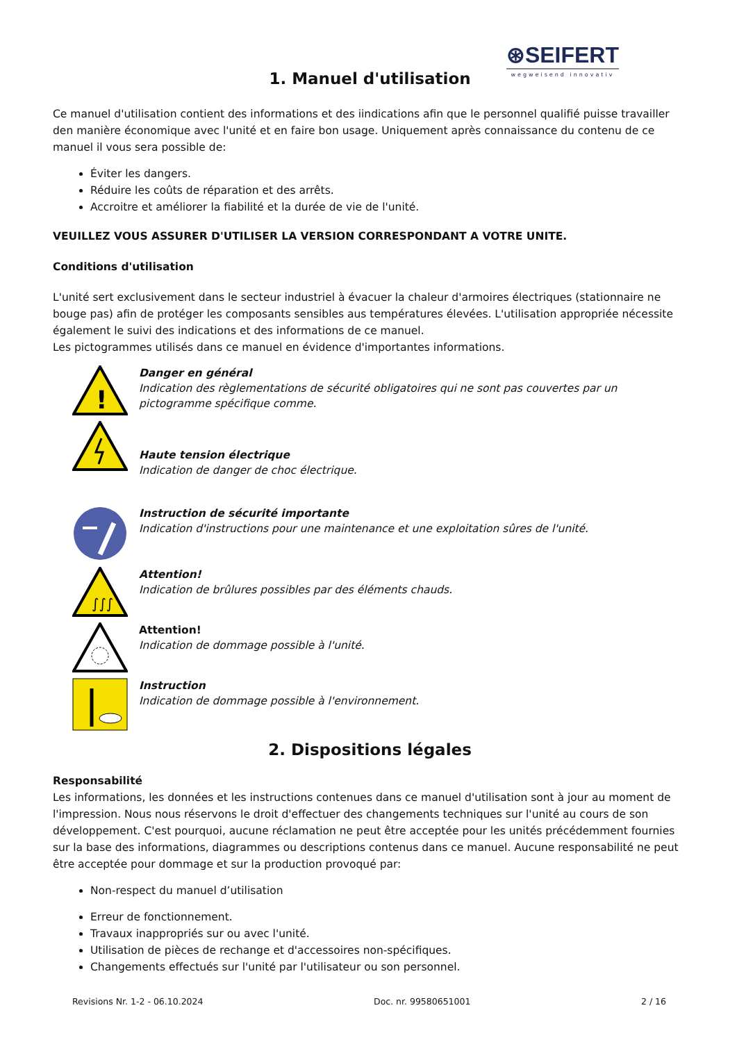⊛SEIFERT
wegweisend innovativ
1. Manuel d'utilisation
Ce manuel d'utilisation contient des informations et des iindications afin que le personnel qualifié puisse travailler den manière économique avec l'unité et en faire bon usage. Uniquement après connaissance du contenu de ce manuel il vous sera possible de:
Éviter les dangers.
Réduire les coûts de réparation et des arrêts.
Accroitre et améliorer la fiabilité et la durée de vie de l'unité.
VEUILLEZ VOUS ASSURER D'UTILISER LA VERSION CORRESPONDANT A VOTRE UNITE.
Conditions d'utilisation
L'unité sert exclusivement dans le secteur industriel à évacuer la chaleur d'armoires électriques (stationnaire ne bouge pas) afin de protéger les composants sensibles aus températures élevées. L'utilisation appropriée nécessite également le suivi des indications et des informations de ce manuel.
Les pictogrammes utilisés dans ce manuel en évidence d'importantes informations.
!
Danger en général
Indication des règlementations de sécurité obligatoires qui ne sont pas couvertes par un pictogramme spécifique comme.
Haute tension électrique
Indication de danger de choc électrique.
Instruction de sécurité importante
Indication d'instructions pour une maintenance et une exploitation sûres de l'unité.
∫∫∫
Attention!
Indication de brûlures possibles par des éléments chauds.
Attention!
Indication de dommage possible à l'unité.
Instruction
Indication de dommage possible à l'environnement.
2. Dispositions légales
Responsabilité
Les informations, les données et les instructions contenues dans ce manuel d'utilisation sont à jour au moment de l'impression. Nous nous réservons le droit d'effectuer des changements techniques sur l'unité au cours de son développement. C'est pourquoi, aucune réclamation ne peut être acceptée pour les unités précédemment fournies sur la base des informations, diagrammes ou descriptions contenus dans ce manuel. Aucune responsabilité ne peut être acceptée pour dommage et sur la production provoqué par:
Non-respect du manuel d’utilisation
Erreur de fonctionnement.
Travaux inappropriés sur ou avec l'unité.
Utilisation de pièces de rechange et d'accessoires non-spécifiques.
Changements effectués sur l'unité par l'utilisateur ou son personnel.
Revisions Nr. 1-2 - 06.10.2024 Doc. nr. 99580651001 2 / 16